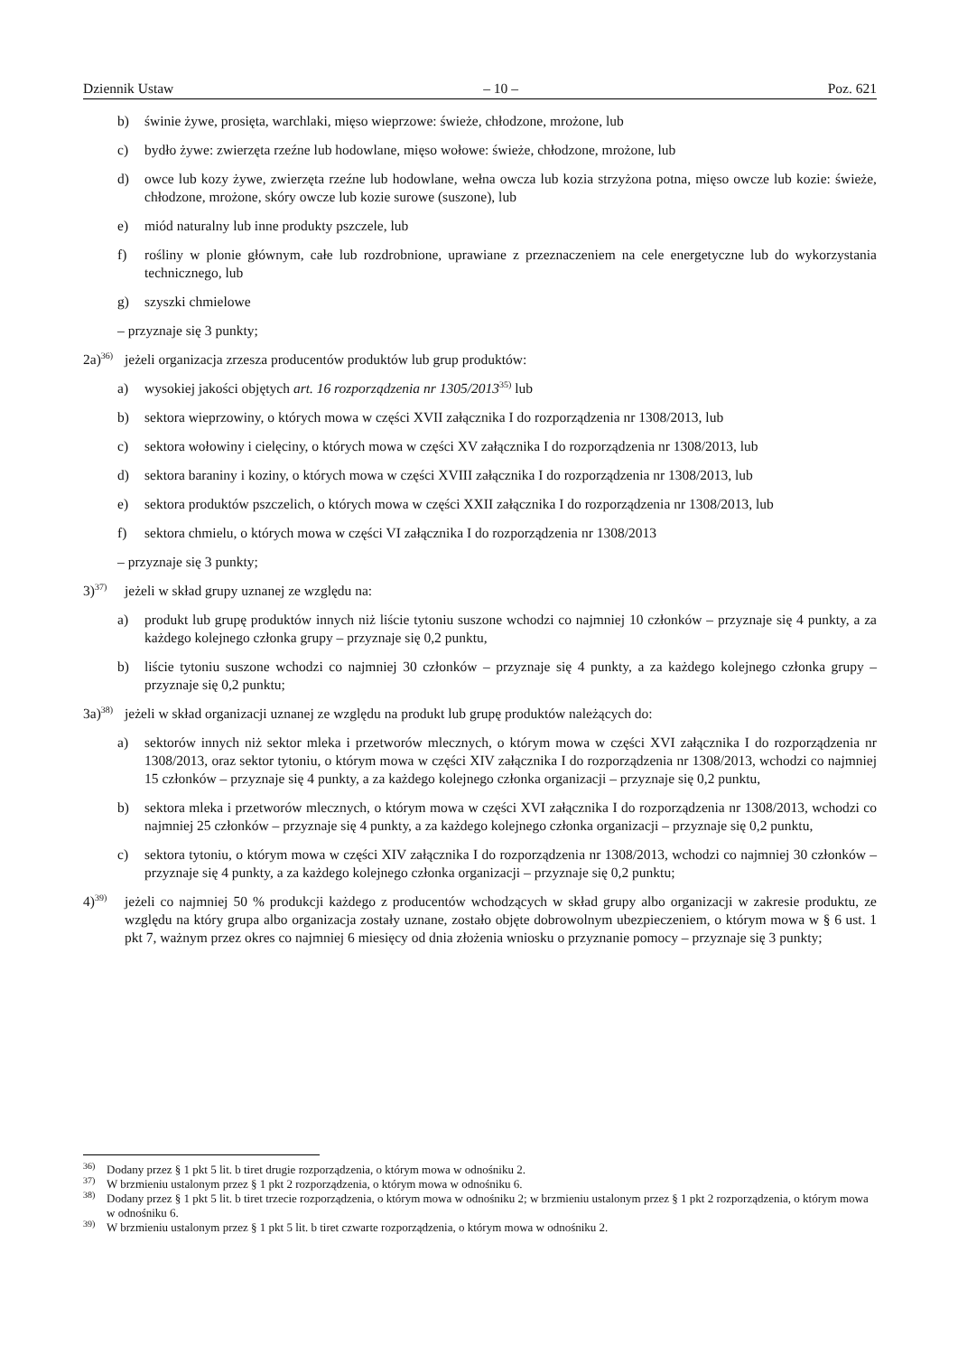Dziennik Ustaw – 10 – Poz. 621
b) świnie żywe, prosięta, warchlaki, mięso wieprzowe: świeże, chłodzone, mrożone, lub
c) bydło żywe: zwierzęta rzeźne lub hodowlane, mięso wołowe: świeże, chłodzone, mrożone, lub
d) owce lub kozy żywe, zwierzęta rzeźne lub hodowlane, wełna owcza lub kozia strzyżona potna, mięso owcze lub kozie: świeże, chłodzone, mrożone, skóry owcze lub kozie surowe (suszone), lub
e) miód naturalny lub inne produkty pszczele, lub
f) rośliny w plonie głównym, całe lub rozdrobnione, uprawiane z przeznaczeniem na cele energetyczne lub do wykorzystania technicznego, lub
g) szyszki chmielowe
– przyznaje się 3 punkty;
2a)<sup>36)</sup> jeżeli organizacja zrzesza producentów produktów lub grup produktów:
a) wysokiej jakości objętych art. 16 rozporządzenia nr 1305/2013<sup>35)</sup> lub
b) sektora wieprzowiny, o których mowa w części XVII załącznika I do rozporządzenia nr 1308/2013, lub
c) sektora wołowiny i cielęciny, o których mowa w części XV załącznika I do rozporządzenia nr 1308/2013, lub
d) sektora baraniny i koziny, o których mowa w części XVIII załącznika I do rozporządzenia nr 1308/2013, lub
e) sektora produktów pszczelich, o których mowa w części XXII załącznika I do rozporządzenia nr 1308/2013, lub
f) sektora chmielu, o których mowa w części VI załącznika I do rozporządzenia nr 1308/2013
– przyznaje się 3 punkty;
3)<sup>37)</sup> jeżeli w skład grupy uznanej ze względu na:
a) produkt lub grupę produktów innych niż liście tytoniu suszone wchodzi co najmniej 10 członków – przyznaje się 4 punkty, a za każdego kolejnego członka grupy – przyznaje się 0,2 punktu,
b) liście tytoniu suszone wchodzi co najmniej 30 członków – przyznaje się 4 punkty, a za każdego kolejnego członka grupy – przyznaje się 0,2 punktu;
3a)<sup>38)</sup> jeżeli w skład organizacji uznanej ze względu na produkt lub grupę produktów należących do:
a) sektorów innych niż sektor mleka i przetworów mlecznych, o którym mowa w części XVI załącznika I do rozporządzenia nr 1308/2013, oraz sektor tytoniu, o którym mowa w części XIV załącznika I do rozporządzenia nr 1308/2013, wchodzi co najmniej 15 członków – przyznaje się 4 punkty, a za każdego kolejnego członka organizacji – przyznaje się 0,2 punktu,
b) sektora mleka i przetworów mlecznych, o którym mowa w części XVI załącznika I do rozporządzenia nr 1308/2013, wchodzi co najmniej 25 członków – przyznaje się 4 punkty, a za każdego kolejnego członka organizacji – przyznaje się 0,2 punktu,
c) sektora tytoniu, o którym mowa w części XIV załącznika I do rozporządzenia nr 1308/2013, wchodzi co najmniej 30 członków – przyznaje się 4 punkty, a za każdego kolejnego członka organizacji – przyznaje się 0,2 punktu;
4)<sup>39)</sup> jeżeli co najmniej 50 % produkcji każdego z producentów wchodzących w skład grupy albo organizacji w zakresie produktu, ze względu na który grupa albo organizacja zostały uznane, zostało objęte dobrowolnym ubezpieczeniem, o którym mowa w § 6 ust. 1 pkt 7, ważnym przez okres co najmniej 6 miesięcy od dnia złożenia wniosku o przyznanie pomocy – przyznaje się 3 punkty;
<sup>36)</sup> Dodany przez § 1 pkt 5 lit. b tiret drugie rozporządzenia, o którym mowa w odnośniku 2.
<sup>37)</sup> W brzmieniu ustalonym przez § 1 pkt 2 rozporządzenia, o którym mowa w odnośniku 6.
<sup>38)</sup> Dodany przez § 1 pkt 5 lit. b tiret trzecie rozporządzenia, o którym mowa w odnośniku 2; w brzmieniu ustalonym przez § 1 pkt 2 rozporządzenia, o którym mowa w odnośniku 6.
<sup>39)</sup> W brzmieniu ustalonym przez § 1 pkt 5 lit. b tiret czwarte rozporządzenia, o którym mowa w odnośniku 2.